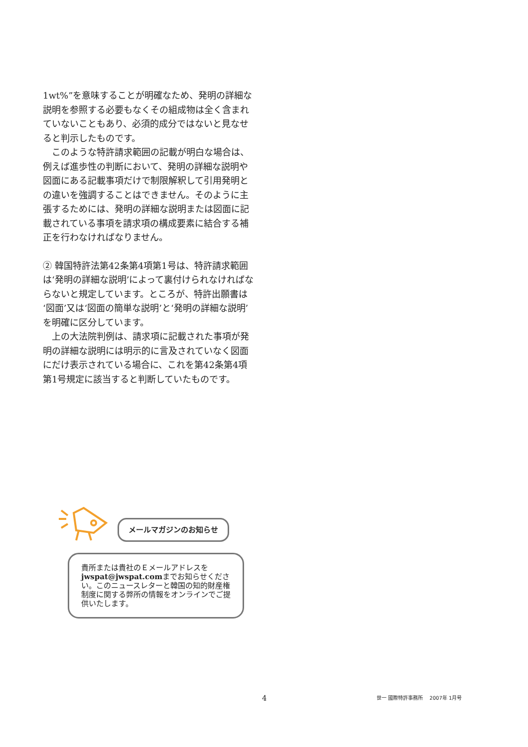1wt%”を意味することが明確なため、発明の詳細な説明を参照する必要もなくその組成物は全く含まれていないこともあり、必須的成分ではないと見なせると判示したものです。
このような特許請求範囲の記載が明白な場合は、例えば進歩性の判断において、発明の詳細な説明や図面にある記載事項だけで制限解釈して引用発明との違いを強調することはできません。そのように主張するためには、発明の詳細な説明または図面に記載されている事項を請求項の構成要素に結合する補正を行わなければなりません。
② 韓国特許法第42条第4項第1号は、特許請求範囲は‘発明の詳細な説明’によって裏付けられなければならないと規定しています。ところが、特許出願書は‘図面’又は‘図面の簡単な説明’と‘発明の詳細な説明’を明確に区分しています。
上の大法院判例は、請求項に記載された事項が発明の詳細な説明には明示的に言及されていなく図面にだけ表示されている場合に、これを第42条第4項第1号規定に該当すると判断していたものです。
メールマガジンのお知らせ
貴所または貴社のＥメールアドレスをjwspat@jwspat.comまでお知らせください。このニュースレターと韓国の知的財産権制度に関する弊所の情報をオンラインでご提供いたします。
4 世一 國際特許事務所 　2007年 1月号